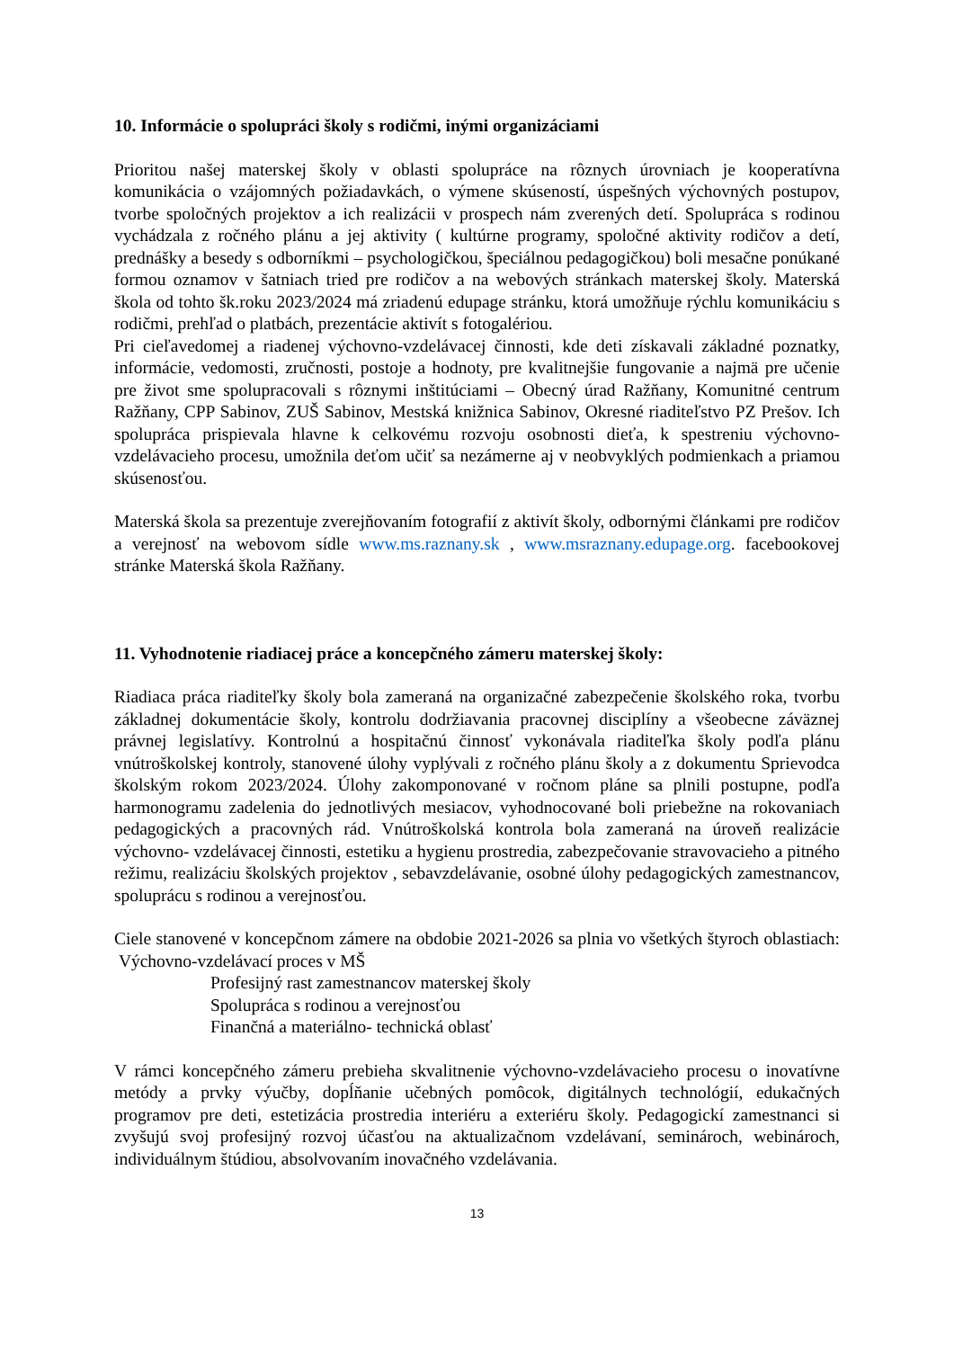10. Informácie o spolupráci školy s rodičmi, inými organizáciami
Prioritou našej materskej školy v oblasti spolupráce na rôznych úrovniach je kooperatívna komunikácia o vzájomných požiadavkách, o výmene skúseností, úspešných výchovných postupov, tvorbe spoločných projektov a ich realizácii v prospech nám zverených detí. Spolupráca s rodinou vychádzala z ročného plánu a jej aktivity ( kultúrne programy, spoločné aktivity rodičov a detí, prednášky a besedy s odborníkmi – psychologičkou, špeciálnou pedagogičkou) boli mesačne ponúkané formou oznamov v šatniach tried pre rodičov a na webových stránkach materskej školy. Materská škola od tohto šk.roku 2023/2024 má zriadenú edupage stránku, ktorá umožňuje rýchlu komunikáciu s rodičmi, prehľad o platbách, prezentácie aktivít s fotogalériou.
Pri cieľavedomej a riadenej výchovno-vzdelávacej činnosti, kde deti získavali základné poznatky, informácie, vedomosti, zručnosti, postoje a hodnoty, pre kvalitnejšie fungovanie a najmä pre učenie pre život sme spolupracovali s rôznymi inštitúciami – Obecný úrad Ražňany, Komunitné centrum Ražňany, CPP Sabinov, ZUŠ Sabinov, Mestská knižnica Sabinov, Okresné riaditeľstvo PZ Prešov. Ich spolupráca prispievala hlavne k celkovému rozvoju osobnosti dieťa, k spestreniu výchovno-vzdelávacieho procesu, umožnila deťom učiť sa nezámerne aj v neobvyklých podmienkach a priamou skúsenosťou.
Materská škola sa prezentuje zverejňovaním fotografií z aktivít školy, odbornými článkami pre rodičov a verejnosť na webovom sídle www.ms.raznany.sk , www.msraznany.edupage.org. facebookovej stránke Materská škola Ražňany.
11. Vyhodnotenie riadiacej práce a koncepčného zámeru materskej školy:
Riadiaca práca riaditeľky školy bola zameraná na organizačné zabezpečenie školského roka, tvorbu základnej dokumentácie školy, kontrolu dodržiavania pracovnej disciplíny a všeobecne záväznej právnej legislatívy. Kontrolnú a hospitačnú činnosť vykonávala riaditeľka školy podľa plánu vnútroškolskej kontroly, stanovené úlohy vyplývali z ročného plánu školy a z dokumentu Sprievodca školským rokom 2023/2024. Úlohy zakomponované v ročnom pláne sa plnili postupne, podľa harmonogramu zadelenia do jednotlivých mesiacov, vyhodnocované boli priebežne na rokovaniach pedagogických a pracovných rád. Vnútroškolská kontrola bola zameraná na úroveň realizácie výchovno- vzdelávacej činnosti, estetiku a hygienu prostredia, zabezpečovanie stravovacieho a pitného režimu, realizáciu školských projektov , sebavzdelávanie, osobné úlohy pedagogických zamestnancov, spoluprácu s rodinou a verejnosťou.
Ciele stanovené v koncepčnom zámere na obdobie 2021-2026 sa plnia vo všetkých štyroch oblastiach: Výchovno-vzdelávací proces v MŠ
Profesijný rast zamestnancov materskej školy
Spolupráca s rodinou a verejnosťou
Finančná a materiálno- technická oblasť
V rámci koncepčného zámeru prebieha skvalitnenie výchovno-vzdelávacieho procesu o inovatívne metódy a prvky výučby, dopĺňanie učebných pomôcok, digitálnych technológií, edukačných programov pre deti, estetizácia prostredia interiéru a exteriéru školy. Pedagogickí zamestnanci si zvyšujú svoj profesijný rozvoj účasťou na aktualizačnom vzdelávaní, seminároch, webinároch, individuálnym štúdiou, absolvovaním inovačného vzdelávania.
13